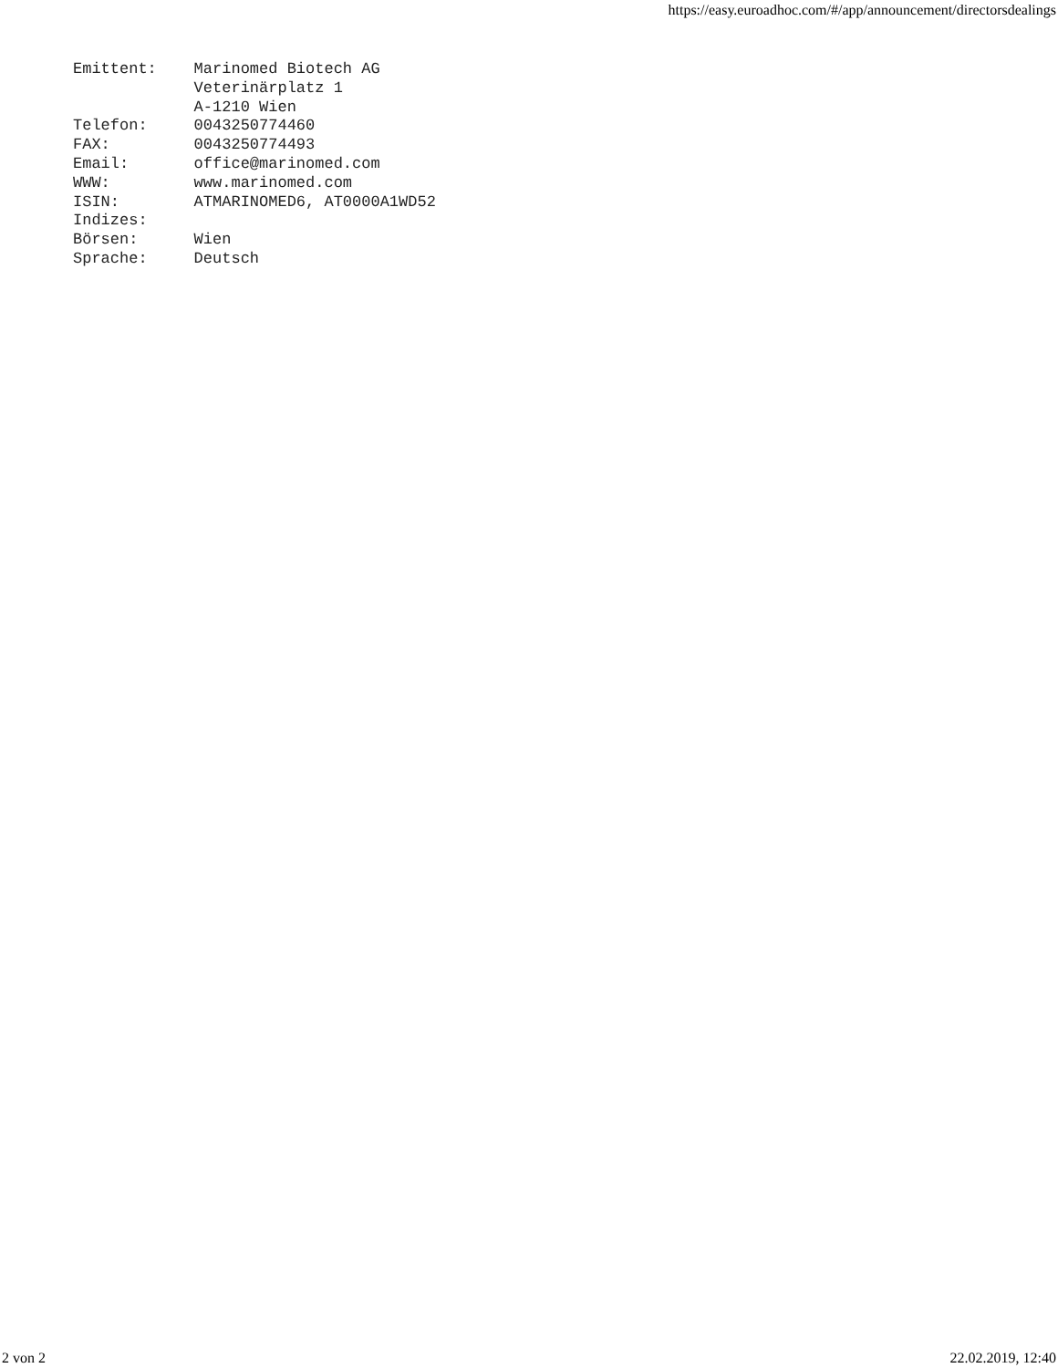https://easy.euroadhoc.com/#/app/announcement/directorsdealings
Emittent:    Marinomed Biotech AG
             Veterinärplatz 1
             A-1210 Wien
Telefon:     0043250774460
FAX:         0043250774493
Email:       office@marinomed.com
WWW:         www.marinomed.com
ISIN:        ATMARINOMED6, AT0000A1WD52
Indizes:
Börsen:      Wien
Sprache:     Deutsch
2 von 2 22.02.2019, 12:40